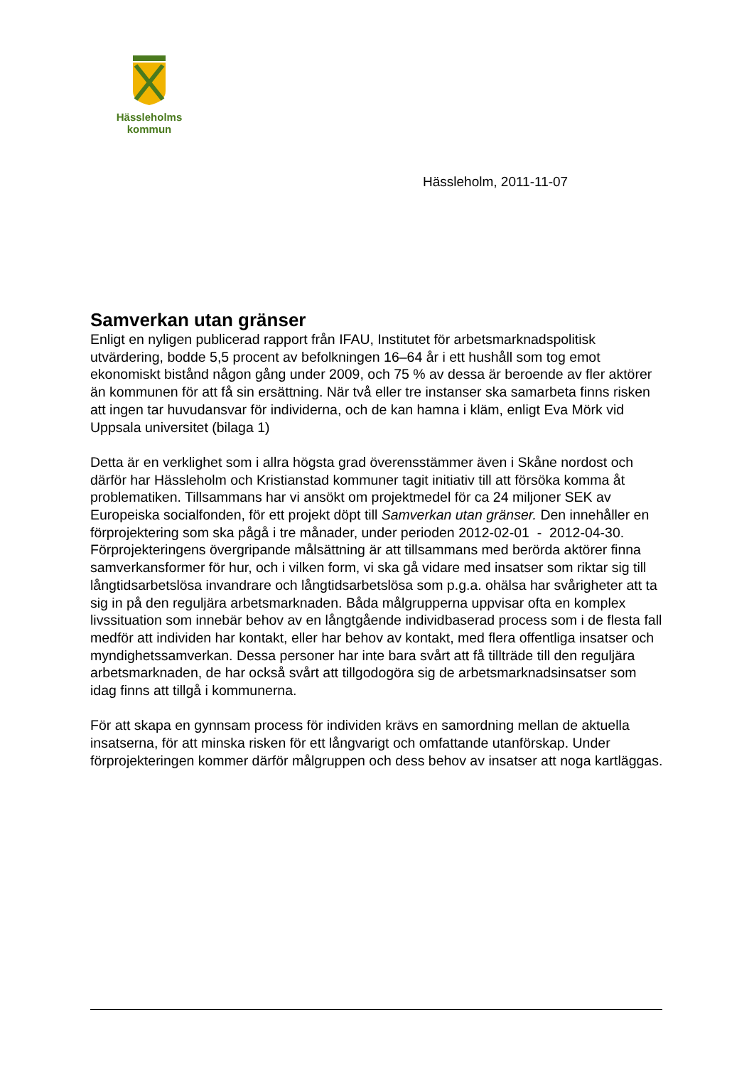Hässleholms
kommun
Hässleholm, 2011-11-07
Samverkan utan gränser
Enligt en nyligen publicerad rapport från IFAU, Institutet för arbetsmarknadspolitisk utvärdering, bodde 5,5 procent av befolkningen 16–64 år i ett hushåll som tog emot ekonomiskt bistånd någon gång under 2009, och 75 % av dessa är beroende av fler aktörer än kommunen för att få sin ersättning. När två eller tre instanser ska samarbeta finns risken att ingen tar huvudansvar för individerna, och de kan hamna i kläm, enligt Eva Mörk vid Uppsala universitet (bilaga 1)
Detta är en verklighet som i allra högsta grad överensstämmer även i Skåne nordost och därför har Hässleholm och Kristianstad kommuner tagit initiativ till att försöka komma åt problematiken. Tillsammans har vi ansökt om projektmedel för ca 24 miljoner SEK av Europeiska socialfonden, för ett projekt döpt till Samverkan utan gränser. Den innehåller en förprojektering som ska pågå i tre månader, under perioden 2012-02-01 - 2012-04-30. Förprojekteringens övergripande målsättning är att tillsammans med berörda aktörer finna samverkansformer för hur, och i vilken form, vi ska gå vidare med insatser som riktar sig till långtidsarbetslösa invandrare och långtidsarbetslösa som p.g.a. ohälsa har svårigheter att ta sig in på den reguljära arbetsmarknaden. Båda målgrupperna uppvisar ofta en komplex livssituation som innebär behov av en långtgående individbaserad process som i de flesta fall medför att individen har kontakt, eller har behov av kontakt, med flera offentliga insatser och myndighetssamverkan. Dessa personer har inte bara svårt att få tillträde till den reguljära arbetsmarknaden, de har också svårt att tillgodogöra sig de arbetsmarknadsinsatser som idag finns att tillgå i kommunerna.
För att skapa en gynnsam process för individen krävs en samordning mellan de aktuella insatserna, för att minska risken för ett långvarigt och omfattande utanförskap. Under förprojekteringen kommer därför målgruppen och dess behov av insatser att noga kartläggas.